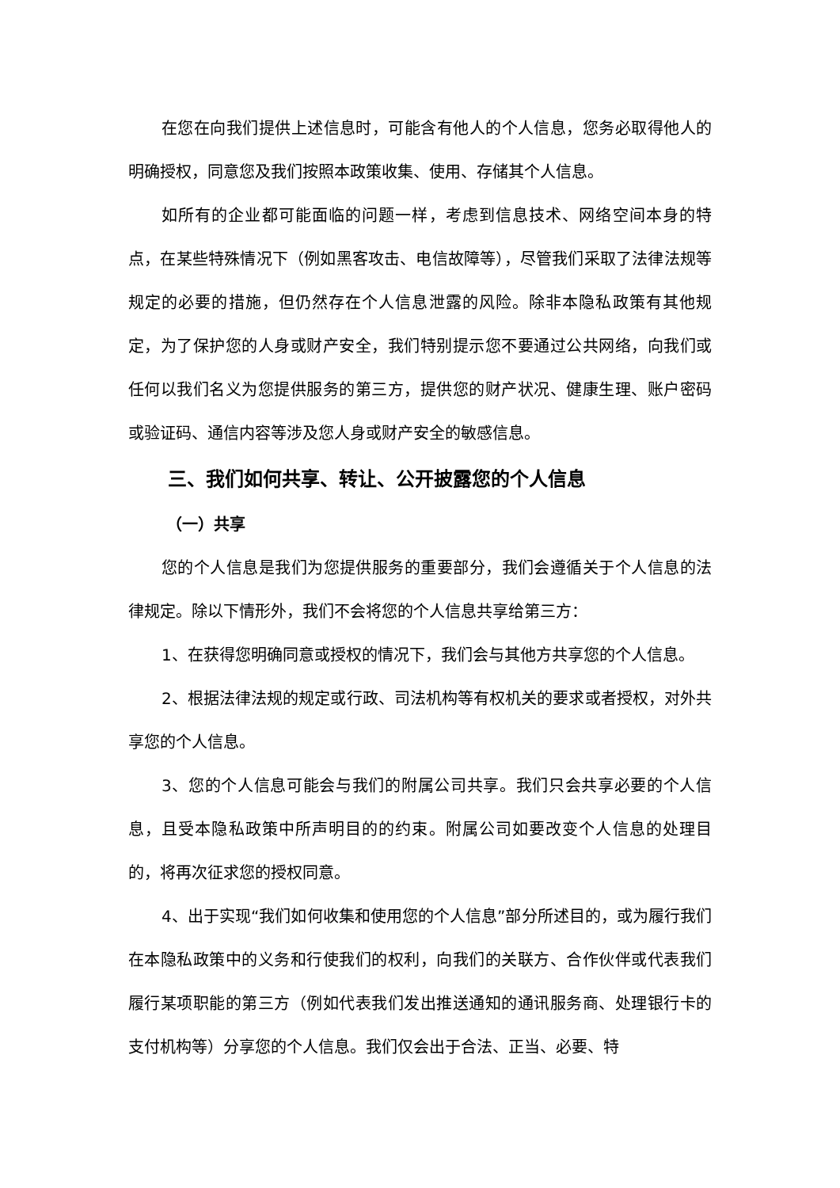在您在向我们提供上述信息时，可能含有他人的个人信息，您务必取得他人的明确授权，同意您及我们按照本政策收集、使用、存储其个人信息。
如所有的企业都可能面临的问题一样，考虑到信息技术、网络空间本身的特点，在某些特殊情况下（例如黑客攻击、电信故障等），尽管我们采取了法律法规等规定的必要的措施，但仍然存在个人信息泄露的风险。除非本隐私政策有其他规定，为了保护您的人身或财产安全，我们特别提示您不要通过公共网络，向我们或任何以我们名义为您提供服务的第三方，提供您的财产状况、健康生理、账户密码或验证码、通信内容等涉及您人身或财产安全的敏感信息。
三、我们如何共享、转让、公开披露您的个人信息
（一）共享
您的个人信息是我们为您提供服务的重要部分，我们会遵循关于个人信息的法律规定。除以下情形外，我们不会将您的个人信息共享给第三方：
1、在获得您明确同意或授权的情况下，我们会与其他方共享您的个人信息。
2、根据法律法规的规定或行政、司法机构等有权机关的要求或者授权，对外共享您的个人信息。
3、您的个人信息可能会与我们的附属公司共享。我们只会共享必要的个人信息，且受本隐私政策中所声明目的的约束。附属公司如要改变个人信息的处理目的，将再次征求您的授权同意。
4、出于实现“我们如何收集和使用您的个人信息”部分所述目的，或为履行我们在本隐私政策中的义务和行使我们的权利，向我们的关联方、合作伙伴或代表我们履行某项职能的第三方（例如代表我们发出推送通知的通讯服务商、处理银行卡的支付机构等）分享您的个人信息。我们仅会出于合法、正当、必要、特